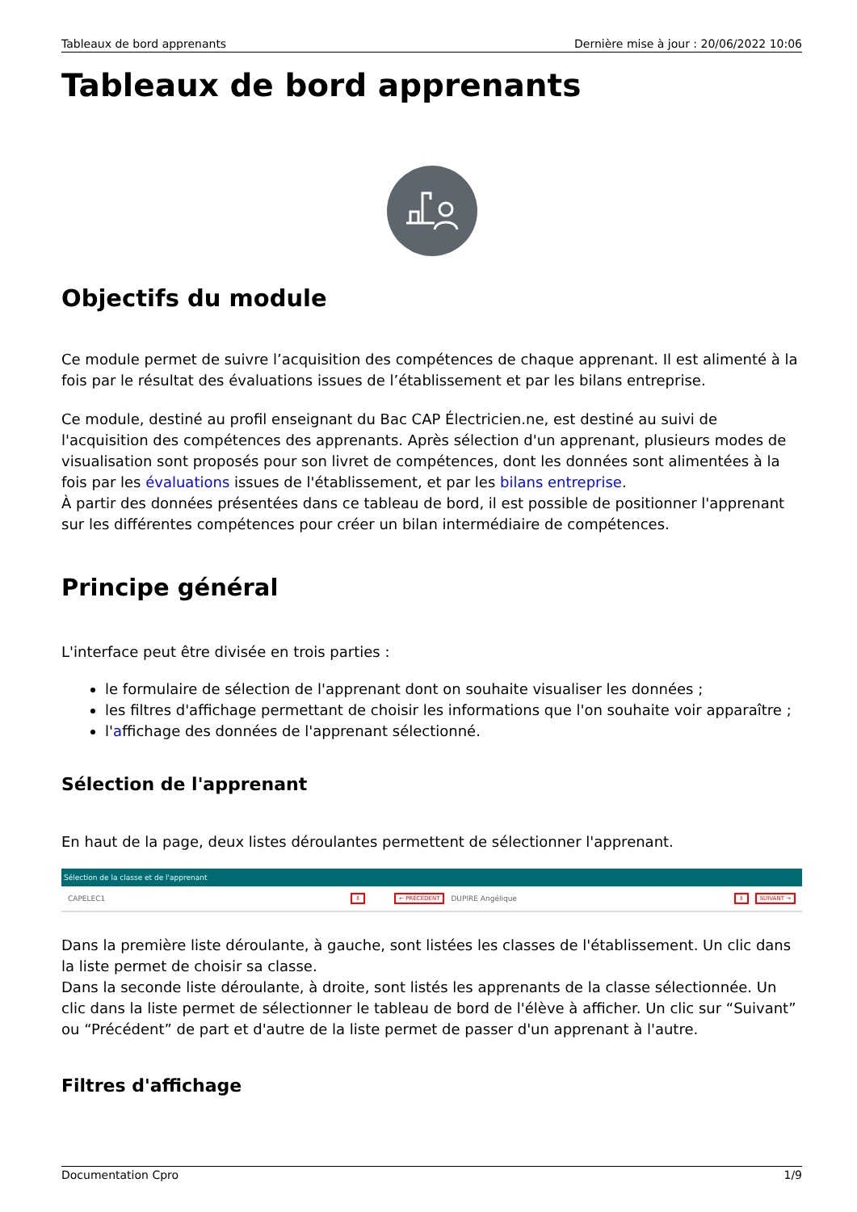Tableaux de bord apprenants Dernière mise à jour : 20/06/2022 10:06
Tableaux de bord apprenants
Objectifs du module
Ce module permet de suivre l’acquisition des compétences de chaque apprenant. Il est alimenté à la fois par le résultat des évaluations issues de l’établissement et par les bilans entreprise.
Ce module, destiné au profil enseignant du Bac CAP Électricien.ne, est destiné au suivi de l'acquisition des compétences des apprenants. Après sélection d'un apprenant, plusieurs modes de visualisation sont proposés pour son livret de compétences, dont les données sont alimentées à la fois par les évaluations issues de l'établissement, et par les bilans entreprise.
À partir des données présentées dans ce tableau de bord, il est possible de positionner l'apprenant sur les différentes compétences pour créer un bilan intermédiaire de compétences.
Principe général
L'interface peut être divisée en trois parties :
le formulaire de sélection de l'apprenant dont on souhaite visualiser les données ;
les filtres d'affichage permettant de choisir les informations que l'on souhaite voir apparaître ;
l'affichage des données de l'apprenant sélectionné.
Sélection de l'apprenant
En haut de la page, deux listes déroulantes permettent de sélectionner l'apprenant.
Sélection de la classe et de l'apprenant
CAPELEC1 ⇕ ← PRÉCÉDENT DUPIRE Angélique ⇕ SUIVANT →
Dans la première liste déroulante, à gauche, sont listées les classes de l'établissement. Un clic dans la liste permet de choisir sa classe.
Dans la seconde liste déroulante, à droite, sont listés les apprenants de la classe sélectionnée. Un clic dans la liste permet de sélectionner le tableau de bord de l'élève à afficher. Un clic sur “Suivant” ou “Précédent” de part et d'autre de la liste permet de passer d'un apprenant à l'autre.
Filtres d'affichage
Documentation Cpro 1/9